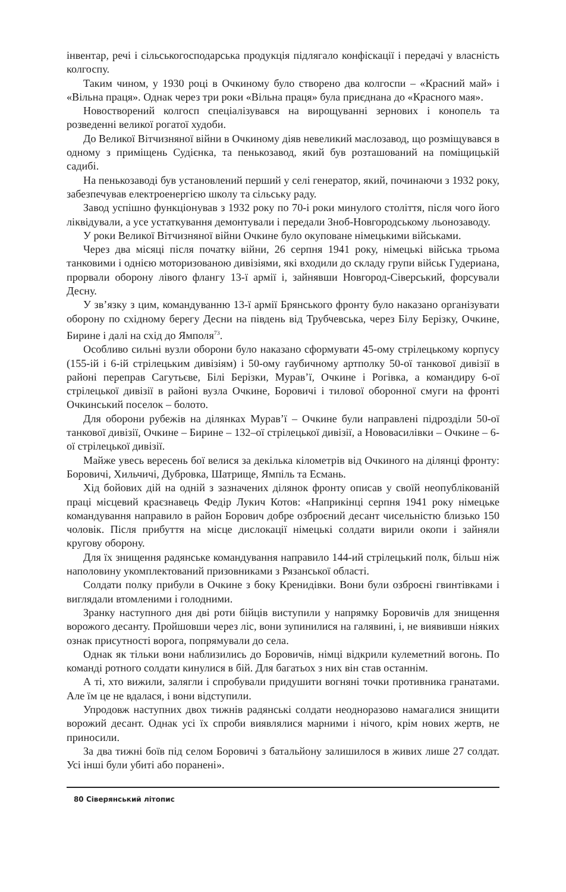інвентар, речі і сільськогосподарська продукція підлягало конфіскації і передачі у власність колгоспу.
Таким чином, у 1930 році в Очкиному було створено два колгоспи – «Красний май» і «Вільна праця». Однак через три роки «Вільна праця» була приєднана до «Красного мая».
Новостворений колгосп спеціалізувався на вирощуванні зернових і конопель та розведенні великої рогатої худоби.
До Великої Вітчизняної війни в Очкиному діяв невеликий маслозавод, що розміщувався в одному з приміщень Судієнка, та пенькозавод, який був розташований на поміщицькій садибі.
На пенькозаводі був установлений перший у селі генератор, який, починаючи з 1932 року, забезпечував електроенергією школу та сільську раду.
Завод успішно функціонував з 1932 року по 70-і роки минулого століття, після чого його ліквідували, а усе устаткування демонтували і передали Зноб-Новгородському льонозаводу.
У роки Великої Вітчизняної війни Очкине було окуповане німецькими військами.
Через два місяці після початку війни, 26 серпня 1941 року, німецькі війська трьома танковими і однією моторизованою дивізіями, які входили до складу групи військ Гудериана, прорвали оборону лівого флангу 13-ї армії і, зайнявши Новгород-Сіверський, форсували Десну.
У зв’язку з цим, командуванню 13-ї армії Брянського фронту було наказано організувати оборону по східному берегу Десни на південь від Трубчевська, через Білу Берізку, Очкине, Бирине і далі на схід до Ямполя<sup>73</sup>.
Особливо сильні вузли оборони було наказано сформувати 45-ому стрілецькому корпусу (155-ій і 6-ій стрілецьким дивізіям) і 50-ому гаубичному артполку 50-ої танкової дивізії в районі переправ Сагутьєве, Білі Берізки, Мурав’ї, Очкине і Рогівка, а командиру 6-ої стрілецької дивізії в районі вузла Очкине, Боровичі і тилової оборонної смуги на фронті Очкинський поселок – болото.
Для оборони рубежів на ділянках Мурав’ї – Очкине були направлені підрозділи 50-ої танкової дивізії, Очкине – Бирине – 132–ої стрілецької дивізії, а Нововасилівки – Очкине – 6-ої стрілецької дивізії.
Майже увесь вересень бої велися за декілька кілометрів від Очкиного на ділянці фронту: Боровичі, Хильчичі, Дубровка, Шатрище, Ямпіль та Есмань.
Хід бойових дій на одній з зазначених ділянок фронту описав у своїй неопублікованій праці місцевий краєзнавець Федір Лукич Котов: «Наприкінці серпня 1941 року німецьке командування направило в район Борович добре озброєний десант чисельністю близько 150 чоловік. Після прибуття на місце дислокації німецькі солдати вирили окопи і зайняли кругову оборону.
Для їх знищення радянське командування направило 144-ий стрілецький полк, більш ніж наполовину укомплектований призовниками з Рязанської області.
Солдати полку прибули в Очкине з боку Кренидівки. Вони були озброєні гвинтівками і виглядали втомленими і голодними.
Зранку наступного дня дві роти бійців виступили у напрямку Боровичів для знищення ворожого десанту. Пройшовши через ліс, вони зупинилися на галявині, і, не виявивши ніяких ознак присутності ворога, попрямували до села.
Однак як тільки вони наблизились до Боровичів, німці відкрили кулеметний вогонь. По команді ротного солдати кинулися в бій. Для багатьох з них він став останнім.
А ті, хто вижили, залягли і спробували придушити вогняні точки противника гранатами. Але їм це не вдалася, і вони відступили.
Упродовж наступних двох тижнів радянські солдати неодноразово намагалися знищити ворожий десант. Однак усі їх спроби виявлялися марними і нічого, крім нових жертв, не приносили.
За два тижні боїв під селом Боровичі з батальйону залишилося в живих лише 27 солдат. Усі інші були убиті або поранені».
80 Сіверянський літопис